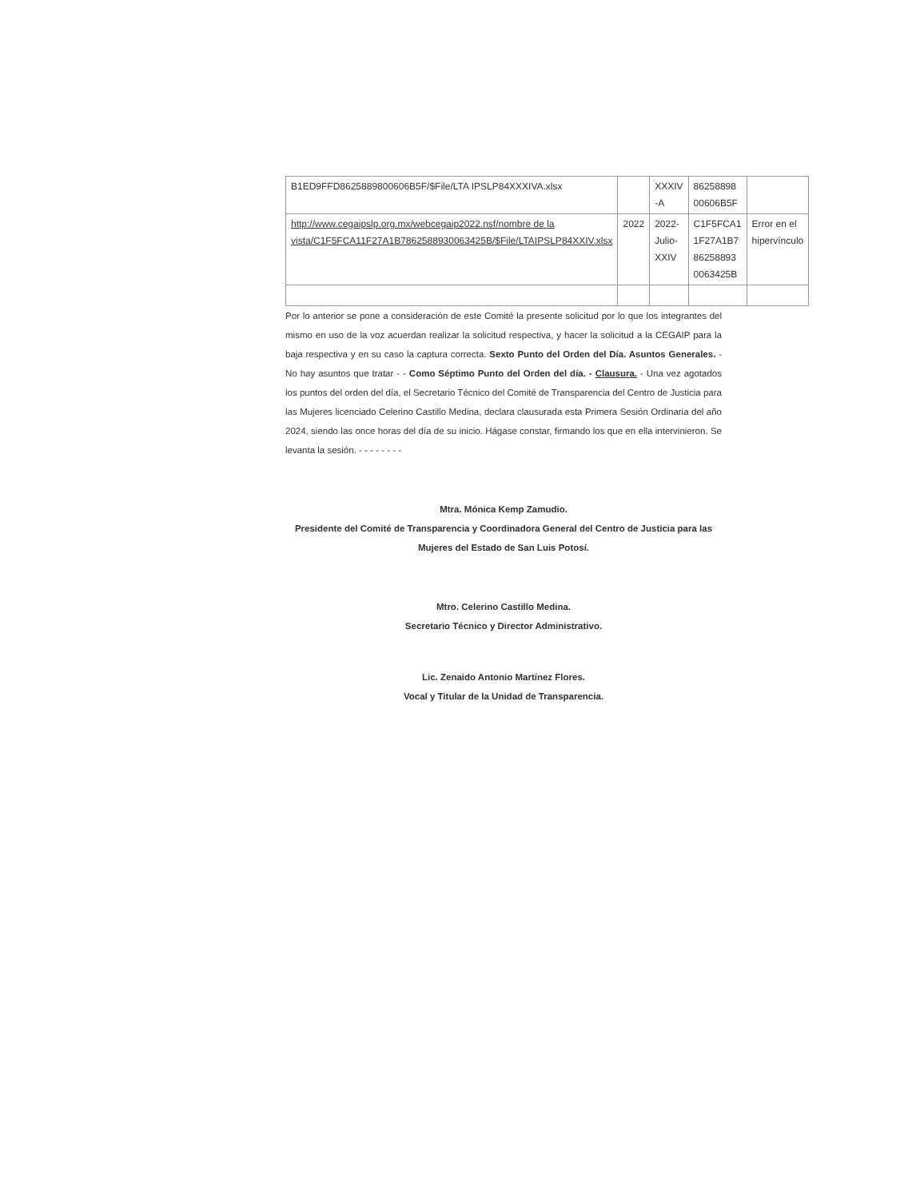| B1ED9FFD8625889800606B5F/$File/LTA IPSLP84XXXIVA.xlsx | | XXXIV -A | 86258898 00606B5F | |
| http://www.cegaipslp.org.mx/webcegaip2022.nsf/nombre de la vista/C1F5FCA11F27A1B7862588930063425B/$File/LTAIPSLP84XXIV.xlsx | 2022 | 2022-Julio-XXIV | C1F5FCA1 1F27A1B7 86258893 0063425B | Error en el hipervínculo |
Por lo anterior se pone a consideración de este Comité la presente solicitud por lo que los integrantes del mismo en uso de la voz acuerdan realizar la solicitud respectiva, y hacer la solicitud a la CEGAIP para la baja respectiva y en su caso la captura correcta. Sexto Punto del Orden del Día. Asuntos Generales. - No hay asuntos que tratar - - Como Séptimo Punto del Orden del día. - Clausura. - Una vez agotados los puntos del orden del día, el Secretario Técnico del Comité de Transparencia del Centro de Justicia para las Mujeres licenciado Celerino Castillo Medina, declara clausurada esta Primera Sesión Ordinaria del año 2024, siendo las once horas del día de su inicio. Hágase constar, firmando los que en ella intervinieron. Se levanta la sesión. - - - - - - - -
Mtra. Mónica Kemp Zamudio.
Presidente del Comité de Transparencia y Coordinadora General del Centro de Justicia para las Mujeres del Estado de San Luis Potosí.
Mtro. Celerino Castillo Medina.
Secretario Técnico y Director Administrativo.
Lic. Zenaido Antonio Martínez Flores.
Vocal y Titular de la Unidad de Transparencia.